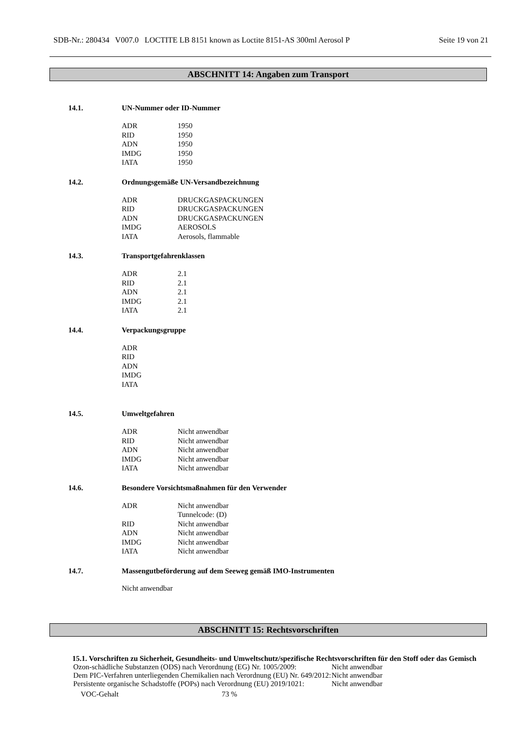SDB-Nr.: 280434 V007.0 LOCTITE LB 8151 known as Loctite 8151-AS 300ml Aerosol P Seite 19 von 21
ABSCHNITT 14: Angaben zum Transport
14.1. UN-Nummer oder ID-Nummer
| ADR | 1950 |
| RID | 1950 |
| ADN | 1950 |
| IMDG | 1950 |
| IATA | 1950 |
14.2. Ordnungsgemäße UN-Versandbezeichnung
| ADR | DRUCKGASPACKUNGEN |
| RID | DRUCKGASPACKUNGEN |
| ADN | DRUCKGASPACKUNGEN |
| IMDG | AEROSOLS |
| IATA | Aerosols, flammable |
14.3. Transportgefahrenklassen
| ADR | 2.1 |
| RID | 2.1 |
| ADN | 2.1 |
| IMDG | 2.1 |
| IATA | 2.1 |
14.4. Verpackungsgruppe
| ADR | |
| RID | |
| ADN | |
| IMDG | |
| IATA | |
14.5. Umweltgefahren
| ADR | Nicht anwendbar |
| RID | Nicht anwendbar |
| ADN | Nicht anwendbar |
| IMDG | Nicht anwendbar |
| IATA | Nicht anwendbar |
14.6. Besondere Vorsichtsmaßnahmen für den Verwender
| ADR | Nicht anwendbar Tunnelcode: (D) |
| RID | Nicht anwendbar |
| ADN | Nicht anwendbar |
| IMDG | Nicht anwendbar |
| IATA | Nicht anwendbar |
14.7. Massengutbeförderung auf dem Seeweg gemäß IMO-Instrumenten
Nicht anwendbar
ABSCHNITT 15: Rechtsvorschriften
15.1. Vorschriften zu Sicherheit, Gesundheits- und Umweltschutz/spezifische Rechtsvorschriften für den Stoff oder das Gemisch
| Ozon-schädliche Substanzen (ODS) nach Verordnung (EG) Nr. 1005/2009: | Nicht anwendbar |
| Dem PIC-Verfahren unterliegenden Chemikalien nach Verordnung (EU) Nr. 649/2012: | Nicht anwendbar |
| Persistente organische Schadstoffe (POPs) nach Verordnung (EU) 2019/1021: | Nicht anwendbar |
| VOC-Gehalt | 73 % |